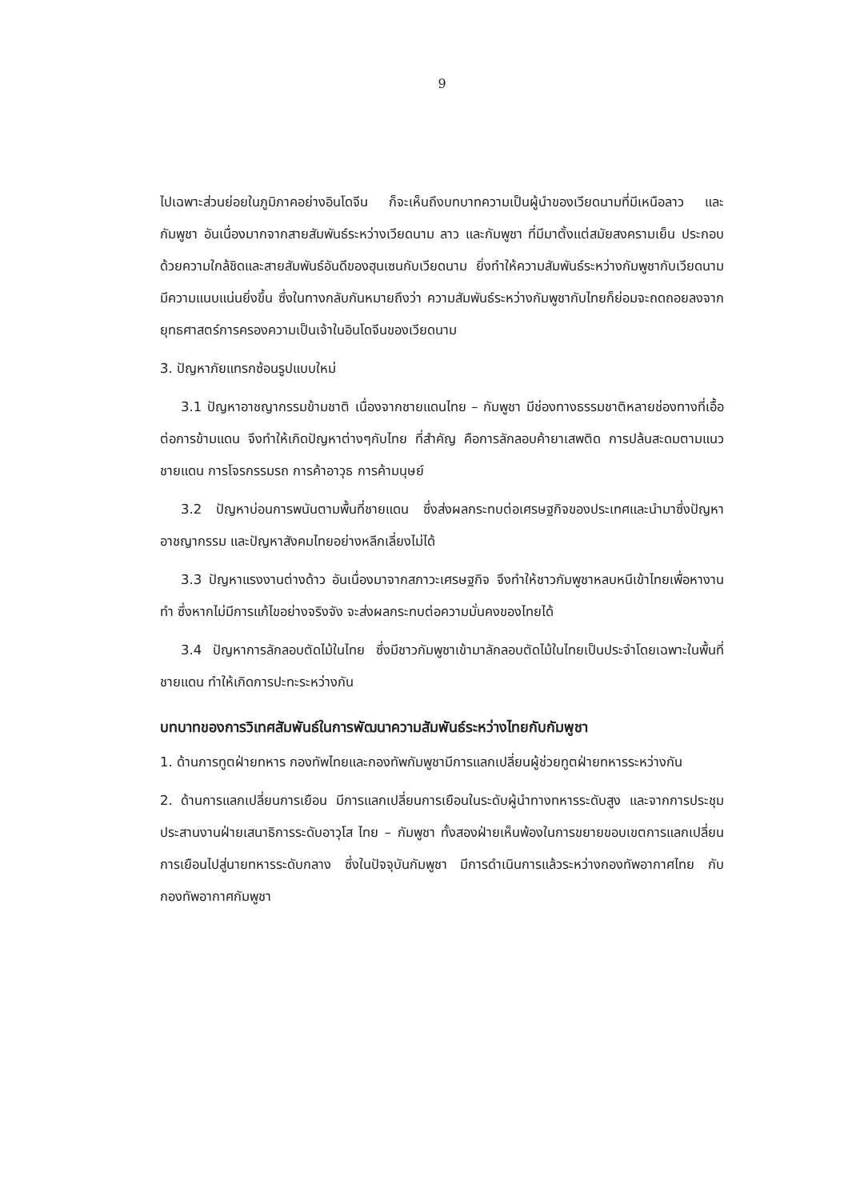9
ไปเฉพาะส่วนย่อยในภูมิภาคอย่างอินโดจีน ก็จะเห็นถึงบทบาทความเป็นผู้นำของเวียดนามที่มีเหนือลาว และกัมพูชา อันเนื่องมากจากสายสัมพันธ์ระหว่างเวียดนาม ลาว และกัมพูชา ที่มีมาตั้งแต่สมัยสงครามเย็น ประกอบด้วยความใกล้ชิดและสายสัมพันธ์อันดีของฮุนเซนกับเวียดนาม ยิ่งทำให้ความสัมพันธ์ระหว่างกัมพูชากับเวียดนามมีความแนบแน่นยิ่งขึ้น ซึ่งในทางกลับกันหมายถึงว่า ความสัมพันธ์ระหว่างกัมพูชากับไทยก็ย่อมจะถดถอยลงจากยุทธศาสตร์การครองความเป็นเจ้าในอินโดจีนของเวียดนาม
3. ปัญหาภัยแทรกซ้อนรูปแบบใหม่
3.1 ปัญหาอาชญากรรมข้ามชาติ เนื่องจากชายแดนไทย – กัมพูชา มีช่องทางธรรมชาติหลายช่องทางที่เอื้อต่อการข้ามแดน จึงทำให้เกิดปัญหาต่างๆกับไทย ที่สำคัญ คือการลักลอบค้ายาเสพติด การปล้นสะดมตามแนวชายแดน การโจรกรรมรถ การค้าอาวุธ การค้ามนุษย์
3.2 ปัญหาบ่อนการพนันตามพื้นที่ชายแดน ซึ่งส่งผลกระทบต่อเศรษฐกิจของประเทศและนำมาซึ่งปัญหาอาชญากรรม และปัญหาสังคมไทยอย่างหลีกเลี่ยงไม่ได้
3.3 ปัญหาแรงงานต่างด้าว อันเนื่องมาจากสภาวะเศรษฐกิจ จึงทำให้ชาวกัมพูชาหลบหนีเข้าไทยเพื่อหางานทำ ซึ่งหากไม่มีการแก้ไขอย่างจริงจัง จะส่งผลกระทบต่อความมั่นคงของไทยได้
3.4 ปัญหาการลักลอบตัดไม้ในไทย ซึ่งมีชาวกัมพูชาเข้ามาลักลอบตัดไม้ในไทยเป็นประจำโดยเฉพาะในพื้นที่ชายแดน ทำให้เกิดการปะทะระหว่างกัน
บทบาทของการวิเทศสัมพันธ์ในการพัฒนาความสัมพันธ์ระหว่างไทยกับกัมพูชา
1. ด้านการทูตฝ่ายทหาร กองทัพไทยและกองทัพกัมพูชามีการแลกเปลี่ยนผู้ช่วยทูตฝ่ายทหารระหว่างกัน
2. ด้านการแลกเปลี่ยนการเยือน มีการแลกเปลี่ยนการเยือนในระดับผู้นำทางทหารระดับสูง และจากการประชุมประสานงานฝ่ายเสนาธิการระดับอาวุโส ไทย – กัมพูชา ทั้งสองฝ่ายเห็นพ้องในการขยายขอบเขตการแลกเปลี่ยนการเยือนไปสู่นายทหารระดับกลาง ซึ่งในปัจจุบันกัมพูชา มีการดำเนินการแล้วระหว่างกองทัพอากาศไทย กับกองทัพอากาศกัมพูชา